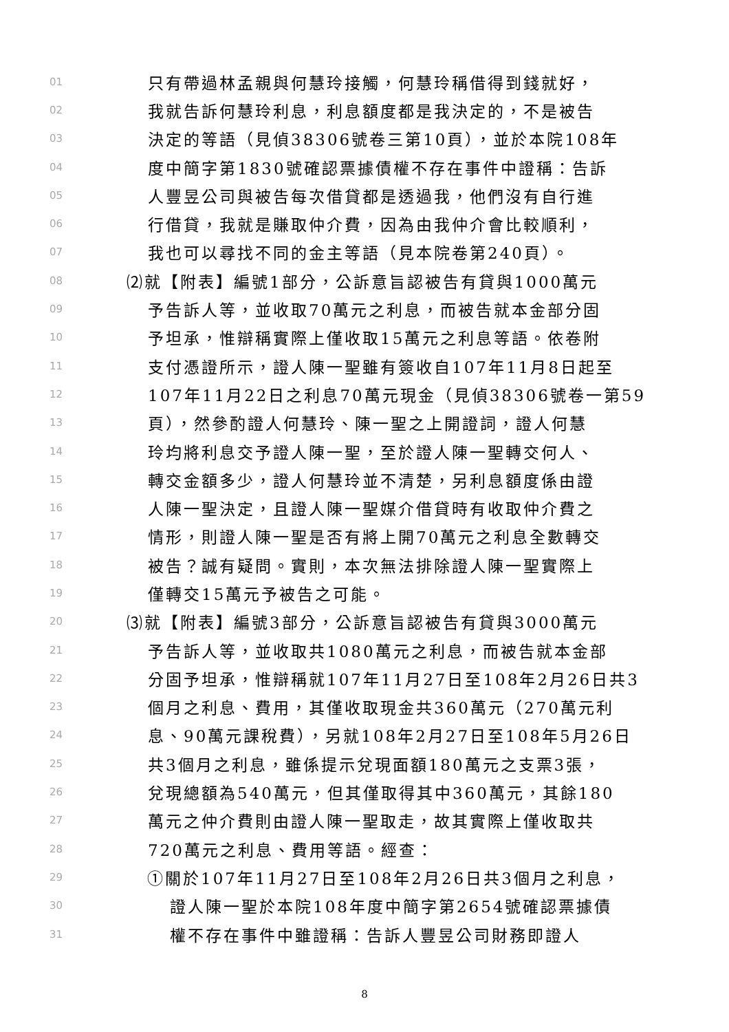01 只有帶過林孟親與何慧玲接觸，何慧玲稱借得到錢就好，
02 我就告訴何慧玲利息，利息額度都是我決定的，不是被告
03 決定的等語（見偵38306號卷三第10頁），並於本院108年
04 度中簡字第1830號確認票據債權不存在事件中證稱：告訴
05 人豐昱公司與被告每次借貸都是透過我，他們沒有自行進
06 行借貸，我就是賺取仲介費，因為由我仲介會比較順利，
07 我也可以尋找不同的金主等語（見本院卷第240頁）。
08 ⑵就【附表】編號1部分，公訴意旨認被告有貸與1000萬元
09 予告訴人等，並收取70萬元之利息，而被告就本金部分固
10 予坦承，惟辯稱實際上僅收取15萬元之利息等語。依卷附
11 支付憑證所示，證人陳一聖雖有簽收自107年11月8日起至
12 107年11月22日之利息70萬元現金（見偵38306號卷一第59
13 頁），然參酌證人何慧玲、陳一聖之上開證詞，證人何慧
14 玲均將利息交予證人陳一聖，至於證人陳一聖轉交何人、
15 轉交金額多少，證人何慧玲並不清楚，另利息額度係由證
16 人陳一聖決定，且證人陳一聖媒介借貸時有收取仲介費之
17 情形，則證人陳一聖是否有將上開70萬元之利息全數轉交
18 被告？誠有疑問。實則，本次無法排除證人陳一聖實際上
19 僅轉交15萬元予被告之可能。
20 ⑶就【附表】編號3部分，公訴意旨認被告有貸與3000萬元
21 予告訴人等，並收取共1080萬元之利息，而被告就本金部
22 分固予坦承，惟辯稱就107年11月27日至108年2月26日共3
23 個月之利息、費用，其僅收取現金共360萬元（270萬元利
24 息、90萬元課稅費），另就108年2月27日至108年5月26日
25 共3個月之利息，雖係提示兌現面額180萬元之支票3張，
26 兌現總額為540萬元，但其僅取得其中360萬元，其餘180
27 萬元之仲介費則由證人陳一聖取走，故其實際上僅收取共
28 720萬元之利息、費用等語。經查：
29 ①關於107年11月27日至108年2月26日共3個月之利息，
30 證人陳一聖於本院108年度中簡字第2654號確認票據債
31 權不存在事件中雖證稱：告訴人豐昱公司財務即證人
8